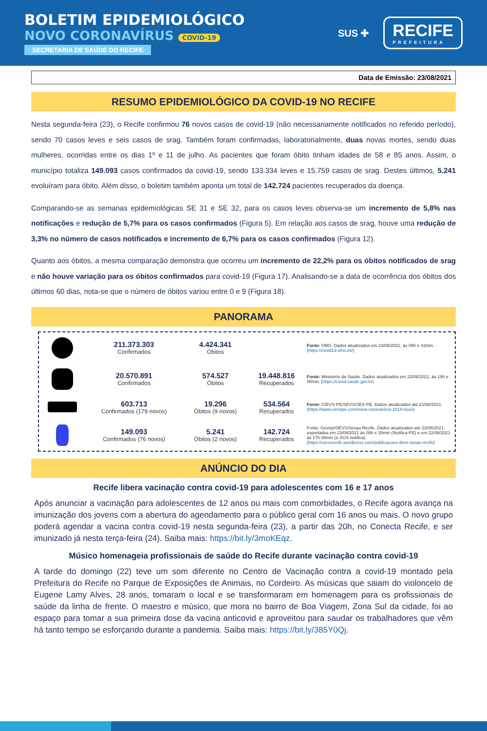BOLETIM EPIDEMIOLÓGICO
NOVO CORONAVÍRUS COVID-19
SECRETARIA DE SAÚDE DO RECIFE
SUS ✚
RECIFE
PREFEITURA
Data de Emissão: 23/08/2021
RESUMO EPIDEMIOLÓGICO DA COVID-19 NO RECIFE
Nesta segunda-feira (23), o Recife confirmou 76 novos casos de covid-19 (não necessariamente notificados no referido período), sendo 70 casos leves e seis casos de srag. Também foram confirmadas, laboratorialmente, duas novas mortes, sendo duas mulheres, ocorridas entre os dias 1º e 11 de julho. As pacientes que foram óbito tinham idades de 58 e 85 anos. Assim, o município totaliza 149.093 casos confirmados da covid-19, sendo 133.334 leves e 15.759 casos de srag. Destes últimos, 5.241 evoluíram para óbito. Além disso, o boletim também aponta um total de 142.724 pacientes recuperados da doença.
Comparando-se as semanas epidemiológicas SE 31 e SE 32, para os casos leves observa-se um incremento de 5,8% nas notificações e redução de 5,7% para os casos confirmados (Figura 5). Em relação aos casos de srag, houve uma redução de 3,3% no número de casos notificados e incremento de 6,7% para os casos confirmados (Figura 12).
Quanto aos óbitos, a mesma comparação demonstra que ocorreu um incremento de 22,2% para os óbitos notificados de srag e não houve variação para os óbitos confirmados para covid-19 (Figura 17). Analisando-se a data de ocorrência dos óbitos dos últimos 60 dias, nota-se que o número de óbitos variou entre 0 e 9 (Figura 18).
PANORAMA
| | 211.373.303 Confirmados | 4.424.341 Óbitos | | Fonte: OMS. Dados atualizados em 23/08/2021, às 09h e 42min. ( https://covid19.who.int/ ) |
| | 20.570.891 Confirmados | 574.527 Óbitos | 19.448.816 Recuperados | Fonte: Ministério da Saúde. Dados atualizados em 22/08/2021, às 19h e 00min. ( https://covid.saude.gov.br ) |
| | 603.713 Confirmados (179 novos) | 19.296 Óbitos (9 novos) | 534.564 Recuperados | Fonte: CIEVS-PE/SEVS/SES-PE. Dados atualizados até 21/08/2021. ( https://www.cievspe.com/novo-coronavirus-2019-ncov ) |
| | 149.093 Confirmados (76 novos) | 5.241 Óbitos (2 novos) | 142.724 Recuperados | Fonte: Gevepi/SEVS/Sesau Recife. Dados atualizados até 22/08/2021, exportados em 23/08/2021 às 08h e 28min (Notifica-PE) e em 22/08/2021 às 17h 00min (e-SUS notifica). ( https://cievsrecife.wordpress.com/publicacoes-devs-sesau-recife ) |
ANÚNCIO DO DIA
Recife libera vacinação contra covid-19 para adolescentes com 16 e 17 anos
Após anunciar a vacinação para adolescentes de 12 anos ou mais com comorbidades, o Recife agora avança na imunização dos jovens com a abertura do agendamento para o público geral com 16 anos ou mais. O novo grupo poderá agendar a vacina contra covid-19 nesta segunda-feira (23), a partir das 20h, no Conecta Recife, e ser imunizado já nesta terça-feira (24). Saiba mais: https://bit.ly/3moKEqz.
Músico homenageia profissionais de saúde do Recife durante vacinação contra covid-19
A tarde do domingo (22) teve um som diferente no Centro de Vacinação contra a covid-19 montado pela Prefeitura do Recife no Parque de Exposições de Animais, no Cordeiro. As músicas que saiam do violoncelo de Eugene Lamy Alves, 28 anos, tomaram o local e se transformaram em homenagem para os profissionais de saúde da linha de frente. O maestro e músico, que mora no bairro de Boa Viagem, Zona Sul da cidade, foi ao espaço para tomar a sua primeira dose da vacina anticovid e aproveitou para saudar os trabalhadores que vêm há tanto tempo se esforçando durante a pandemia. Saiba mais: https://bit.ly/385Y0Qj.